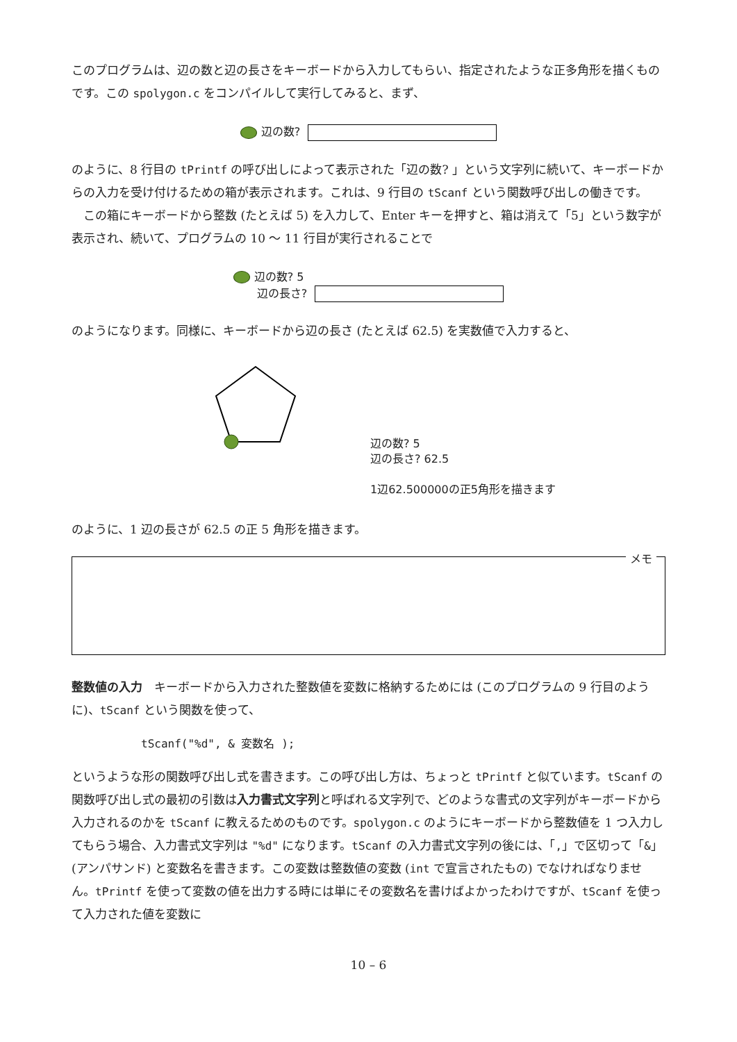このプログラムは、辺の数と辺の長さをキーボードから入力してもらい、指定されたような正多角形を描くものです。この spolygon.c をコンパイルして実行してみると、まず、
辺の数?
のように、8 行目の tPrintf の呼び出しによって表示された「辺の数? 」という文字列に続いて、キーボードからの入力を受け付けるための箱が表示されます。これは、9 行目の tScanf という関数呼び出しの働きです。
　この箱にキーボードから整数 (たとえば 5) を入力して、Enter キーを押すと、箱は消えて「5」という数字が表示され、続いて、プログラムの 10 ～ 11 行目が実行されることで
辺の数? 5
辺の長さ?
のようになります。同様に、キーボードから辺の長さ (たとえば 62.5) を実数値で入力すると、
辺の数? 5
辺の長さ? 62.5
1辺62.500000の正5角形を描きます
のように、1 辺の長さが 62.5 の正 5 角形を描きます。
メモ
整数値の入力　キーボードから入力された整数値を変数に格納するためには (このプログラムの 9 行目のように)、tScanf という関数を使って、
tScanf("%d", & 変数名 );
というような形の関数呼び出し式を書きます。この呼び出し方は、ちょっと tPrintf と似ています。tScanf の関数呼び出し式の最初の引数は入力書式文字列と呼ばれる文字列で、どのような書式の文字列がキーボードから入力されるのかを tScanf に教えるためのものです。spolygon.c のようにキーボードから整数値を 1 つ入力してもらう場合、入力書式文字列は "%d" になります。tScanf の入力書式文字列の後には、「,」で区切って「&」(アンパサンド) と変数名を書きます。この変数は整数値の変数 (int で宣言されたもの) でなければなりません。tPrintf を使って変数の値を出力する時には単にその変数名を書けばよかったわけですが、tScanf を使って入力された値を変数に
10 – 6